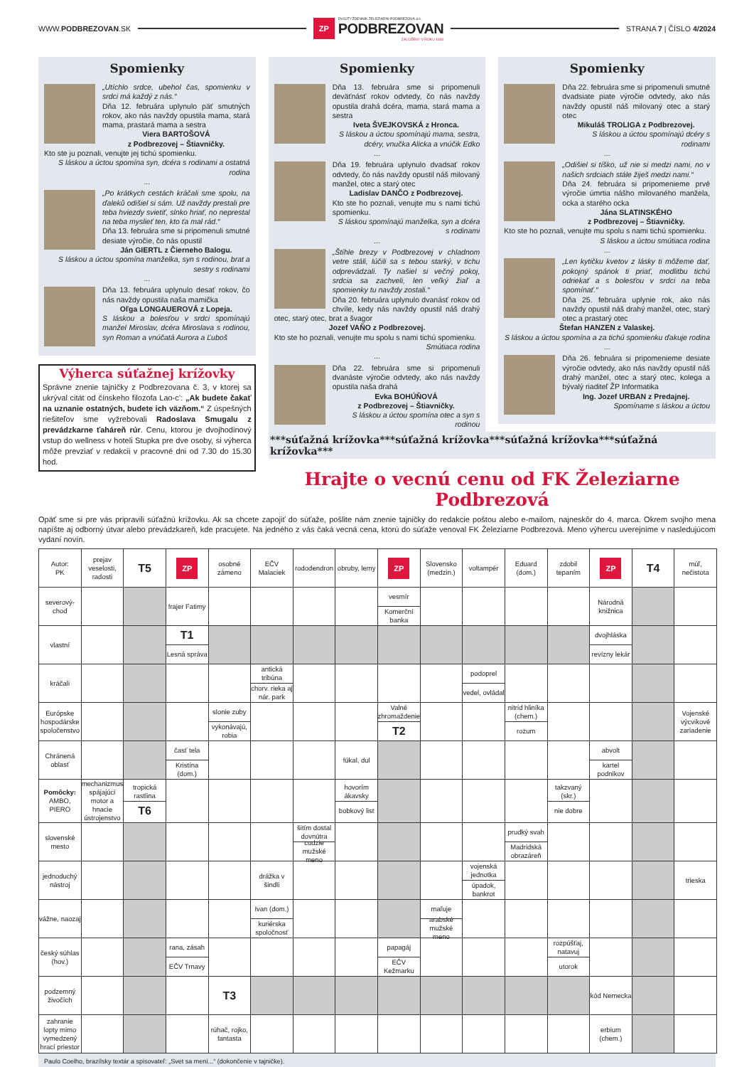WWW.PODBREZOVAN.SK
ZP
DVOJTÝŽDENNÍK ŽELEZIARNÍ PODBREZOVÁ a.s.
PODBREZOVAN
ZALOŽENÝ V ROKU 1930
STRANA 7 | ČÍSLO 4/2024
Spomienky
„Utíchlo srdce, ubehol čas, spomienku v srdci má každý z nás.“
Dňa 12. februára uplynulo päť smutných rokov, ako nás navždy opustila mama, stará mama, prastará mama a sestra
Viera BARTOŠOVÁ
z Podbrezovej – Štiavničky.
Kto ste ju poznali, venujte jej tichú spomienku.
S láskou a úctou spomína syn, dcéra s rodinami a ostatná rodina
...
„Po krátkych cestách kráčali sme spolu, na ďaleků odišiel si sám. Už navždy prestali pre teba hviezdy svietiť, slnko hriať, no neprestal na teba myslieť ten, kto ťa mal rád.“
Dňa 13. februára sme si pripomenuli smutné desiate výročie, čo nás opustil
Ján GIERTL z Čierneho Balogu.
S láskou a úctou spomína manželka, syn s rodinou, brat a sestry s rodinami
...
Dňa 13. februára uplynulo desať rokov, čo nás navždy opustila naša mamička
Oľga LONGAUEROVÁ z Lopeja.
S láskou a bolesťou v srdci spomínajú manžel Miroslav, dcéra Miroslava s rodinou, syn Roman a vnúčatá Aurora a Ľuboš
Výherca súťažnej krížovky
Správne znenie tajničky z Podbrezovana č. 3, v ktorej sa ukrýval citát od čínskeho filozofa Lao-c’: „Ak budete čakať na uznanie ostatných, budete ich väzňom.“ Z úspešných riešiteľov sme vyžrebovali Radoslava Smugalu z prevádzkarne ťaháreň rúr. Cenu, ktorou je dvojhodinový vstup do wellness v hoteli Stupka pre dve osoby, si výherca môže prevziať v redakcii v pracovné dni od 7.30 do 15.30 hod.
Spomienky
Dňa 13. februára sme si pripomenuli deväťnásť rokov odvtedy, čo nás navždy opustila drahá dcéra, mama, stará mama a sestra
Iveta ŠVEJKOVSKÁ z Hronca.
S láskou a úctou spomínajú mama, sestra, dcéry, vnučka Alicka a vnúčik Edko
...
Dňa 19. februára uplynulo dvadsať rokov odvtedy, čo nás navždy opustil náš milovaný manžel, otec a starý otec
Ladislav DANČO z Podbrezovej.
Kto ste ho poznali, venujte mu s nami tichú spomienku.
S láskou spomínajú manželka, syn a dcéra s rodinami
...
„Štíhle brezy v Podbrezovej v chladnom vetre stáli, lúčili sa s tebou starký, v tichu odprevádzali. Ty našiel si večný pokoj, srdcia sa zachveli, len veľký žiaľ a spomienky tu navždy zostali.“
Dňa 20. februára uplynulo dvanásť rokov od chvíle, kedy nás navždy opustil náš drahý otec, starý otec, brat a švagor
Jozef VAŇO z Podbrezovej.
Kto ste ho poznali, venujte mu spolu s nami tichú spomienku.
Smútiaca rodina
...
Dňa 22. februára sme si pripomenuli dvanáste výročie odvtedy, ako nás navždy opustila naša drahá
Evka BOHÚŇOVÁ
z Podbrezovej – Štiavničky.
S láskou a úctou spomína otec a syn s rodinou
Spomienky
Dňa 22. februára sme si pripomenuli smutné dvadsiate piate výročie odvtedy, ako nás navždy opustil náš milovaný otec a starý otec
Mikuláš TROLIGA z Podbrezovej.
S láskou a úctou spomínajú dcéry s rodinami
...
„Odišiel si tíško, už nie si medzi nami, no v našich srdciach stále žiješ medzi nami.“
Dňa 24. februára si pripomenieme prvé výročie úmrtia nášho milovaného manžela, ocka a starého ocka
Jána SLATINSKÉHO
z Podbrezovej – Štiavničky.
Kto ste ho poznali, venujte mu spolu s nami tichú spomienku.
S láskou a úctou smútiaca rodina
...
„Len kytičku kvetov z lásky ti môžeme dať, pokojný spánok ti priať, modlitbu tichú odriekať a s bolesťou v srdci na teba spomínať.“
Dňa 25. februára uplynie rok, ako nás navždy opustil náš drahý manžel, otec, starý otec a prastarý otec
Štefan HANZEN z Valaskej.
S láskou a úctou spomína a za tichú spomienku ďakuje rodina
...
Dňa 26. februára si pripomenieme desiate výročie odvtedy, ako nás navždy opustil náš drahý manžel, otec a starý otec, kolega a bývalý riaditeľ ŽP Informatika
Ing. Jozef URBAN z Predajnej.
Spomíname s láskou a úctou
***súťažná krížovka***súťažná krížovka***súťažná krížovka***súťažná krížovka***
Hrajte o vecnú cenu od FK Železiarne Podbrezová
Opäť sme si pre vás pripravili súťažnú krížovku. Ak sa chcete zapojiť do súťaže, pošlite nám znenie tajničky do redakcie poštou alebo e-mailom, najneskôr do 4. marca. Okrem svojho mena napíšte aj odborný útvar alebo prevádzkareň, kde pracujete. Na jedného z vás čaká vecná cena, ktorú do súťaže venoval FK Železiarne Podbrezová. Meno výhercu uverejníme v nasledujúcom vydaní novín.
| Autor: PK | prejav veselosti, radosti | T5 | ZP | osobné zámeno | EČV Malaciek | rododendron | obruby, lemy | ZP | Slovensko (medzin.) | voltampér | Eduard (dom.) | zdobil tepaním | ZP | T4 | múľ, nečistota |
| severový-chod | | | frajer Fatimy | | | | | vesmír Komerční banka | | | | | Národná knižnica | | |
| vlastní | | | T1 Lesná správa | | | | | | | | | | dvojhláska revízny lekár | | |
| kráčali | | | | | antická tribúna chorv. rieka aj nár. park | | | | | podoprel vedel, ovládal | | | | | |
| Európske hospodárske spoločenstvo | | | | slonie zuby vykonávajú, robia | | | | Valné zhromaždenie T2 | | | nitrid hliníka (chem.) rozum | | | | Vojenské výcvikové zariadenie |
| Chránená oblasť | | | časť tela Kristína (dom.) | | | | fúkal, dul | | | | | | abvolt kartel podnikov | | |
| Pomôcky: AMBO, PIERO | mechanizmus spájajúci motor a hnacie ústrojenstvo | tropická rastlina T6 | | | | | hovorím ákavsky bobkový list | | | | | takzvaný (skr.) nie dobre | | | |
| slovenské mesto | | | | | | šitím dostal dovnútra cudzie mužské meno | | | | | prudký svah Madridská obrazáreň | | | | |
| jednoduchý nástroj | | | | | drážka v šindli | | | | | vojenská jednotka úpadok, bankrot | | | | | trieska |
| vážne, naozaj | | | | | Ivan (dom.) kuriérska spoločnosť | | | | maľuje arabské mužské meno | | | | | | |
| český súhlas (hov.) | | | rana, zásah EČV Trnavy | | | | | papagáj EČV Kežmarku | | | | rozpúšťaj, natavuj utorok | | | |
| podzemný živočích | | | | T3 | | | | | | | | | kód Nemecka | | |
| zahranie lopty mimo vymedzený hrací priestor | | | | rúhač, rojko, fantasta | | | | | | | | | erbium (chem.) | | |
Paulo Coelho, brazílsky textár a spisovateľ: „Svet sa mení...“ (dokončenie v tajničke).